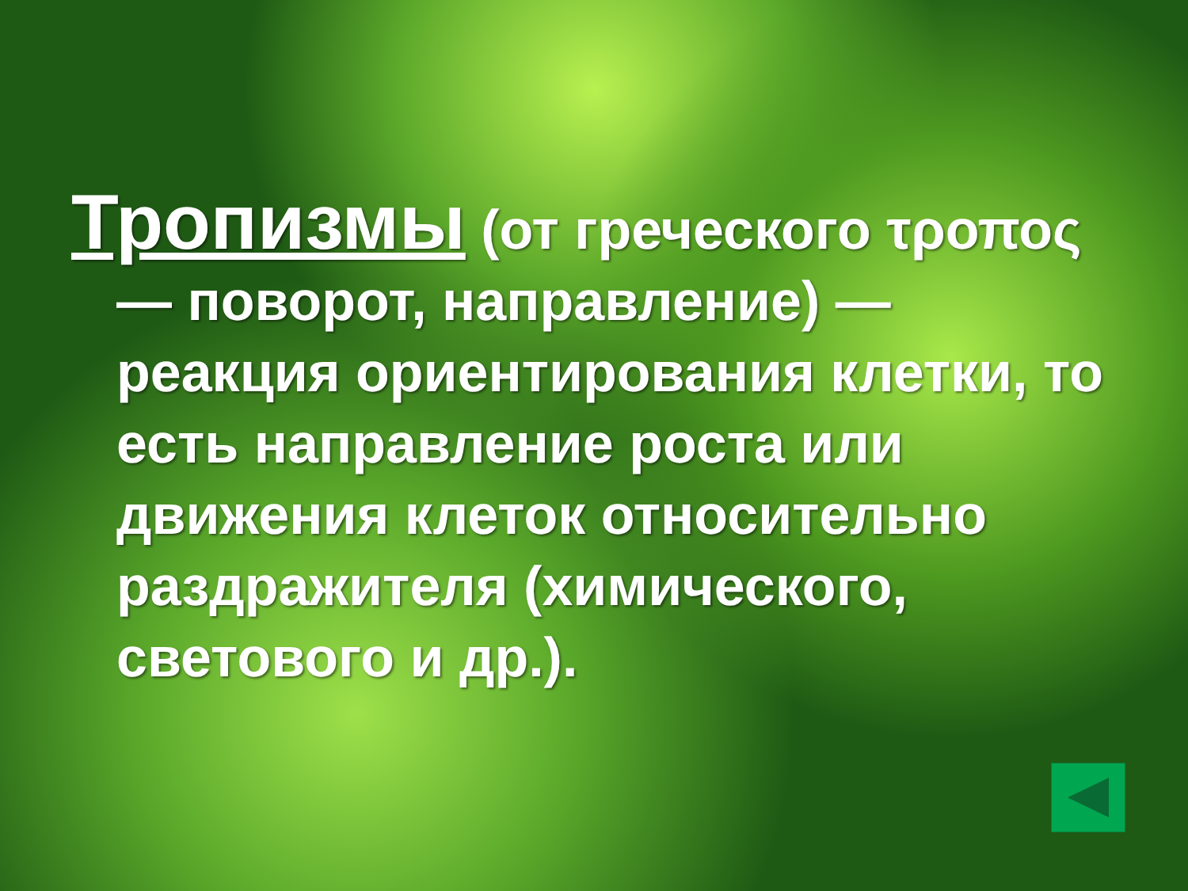Тропизмы (от греческого τροπος — поворот, направление) — реакция ориентирования клетки, то есть направление роста или движения клеток относительно раздражителя (химического, светового и др.).